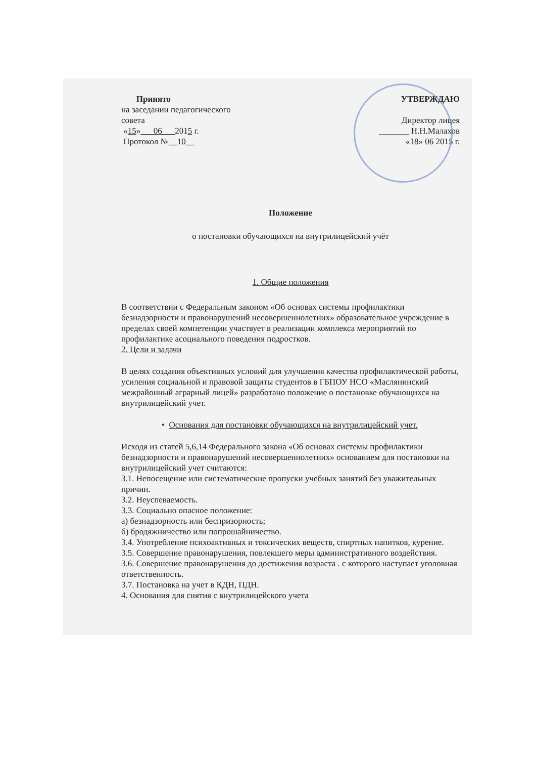Принято
на заседании педагогического
совета
«15»___06___2015 г.
Протокол №__10__
УТВЕРЖДАЮ
Директор лицея
_______ Н.Н.Малахов
«18» 06 2015 г.
Положение
о постановки обучающихся на внутрилицейский учёт
1. Общие положения
В соответствии с Федеральным законом «Об основах системы профилактики безнадзорности и правонарушений несовершеннолетних» образовательное учреждение в пределах своей компетенции участвует в реализации комплекса мероприятий по профилактике асоциального поведения подростков.
2. Цели и задачи
В целях создания объективных условий для улучшения качества профилактической работы, усиления социальной и правовой защиты студентов в ГБПОУ НСО «Маслянинский межрайонный аграрный лицей» разработано положение о постановке обучающихся на внутрилицейский учет.
• Основания для постановки обучающихся на внутрилицейский учет.
Исходя из статей 5,6,14 Федерального закона «Об основах системы профилактики безнадзорности и правонарушений несовершеннолетних» основанием для постановки на внутрилицейский учет считаются:
3.1. Непосещение или систематические пропуски учебных занятий без уважительных причин.
3.2. Неуспеваемость.
3.3. Социально опасное положение:
а) безнадзорность или беспризорность;
б) бродяжничество или попрошайничество.
3.4. Употребление психоактивных и токсических веществ, спиртных напитков, курение.
3.5. Совершение правонарушения, повлекшего меры административного воздействия.
3.6. Совершение правонарушения до достижения возраста . с которого наступает уголовная ответственность.
3.7. Постановка на учет в КДН, ПДН.
4. Основания для снятия с внутрилицейского учета